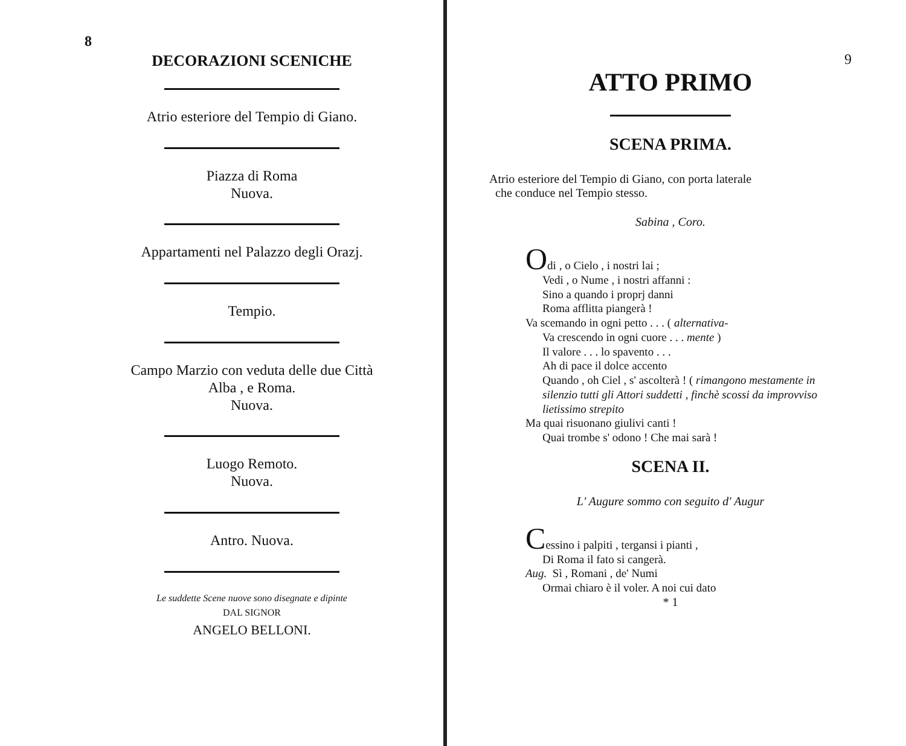8
DECORAZIONI SCENICHE
Atrio esteriore del Tempio di Giano.
Piazza di Roma
Nuova.
Appartamenti nel Palazzo degli Orazj.
Tempio.
Campo Marzio con veduta delle due Città
Alba , e Roma.
Nuova.
Luogo Remoto.
Nuova.
Antro. Nuova.
Le suddette Scene nuove sono disegnate e dipinte
DAL SIGNOR
ANGELO BELLONI.
9
ATTO PRIMO
SCENA PRIMA.
Atrio esteriore del Tempio di Giano, con porta laterale
che conduce nel Tempio stesso.
Sabina , Coro.
Odi , o Cielo , i nostri lai ;
Vedi , o Nume , i nostri affanni :
Sino a quando i proprj danni
Roma afflitta piangerà !
Va scemando in ogni petto . . . ( alternativa-
Va crescendo in ogni cuore . . . mente )
Il valore . . . lo spavento . . .
Ah di pace il dolce accento
Quando , oh Ciel , s' ascolterà ! ( rimangono mestamente in silenzio tutti gli Attori suddetti , finchè scossi da improvviso lietissimo strepito
Ma quai risuonano giulivi canti !
Quai trombe s' odono ! Che mai sarà !
SCENA II.
L' Augure sommo con seguito d' Augur
Cessino i palpiti , tergansi i pianti ,
Di Roma il fato si cangerà.
Aug. Sì , Romani , de' Numi
Ormai chiaro è il voler. A noi cui dato
* 1